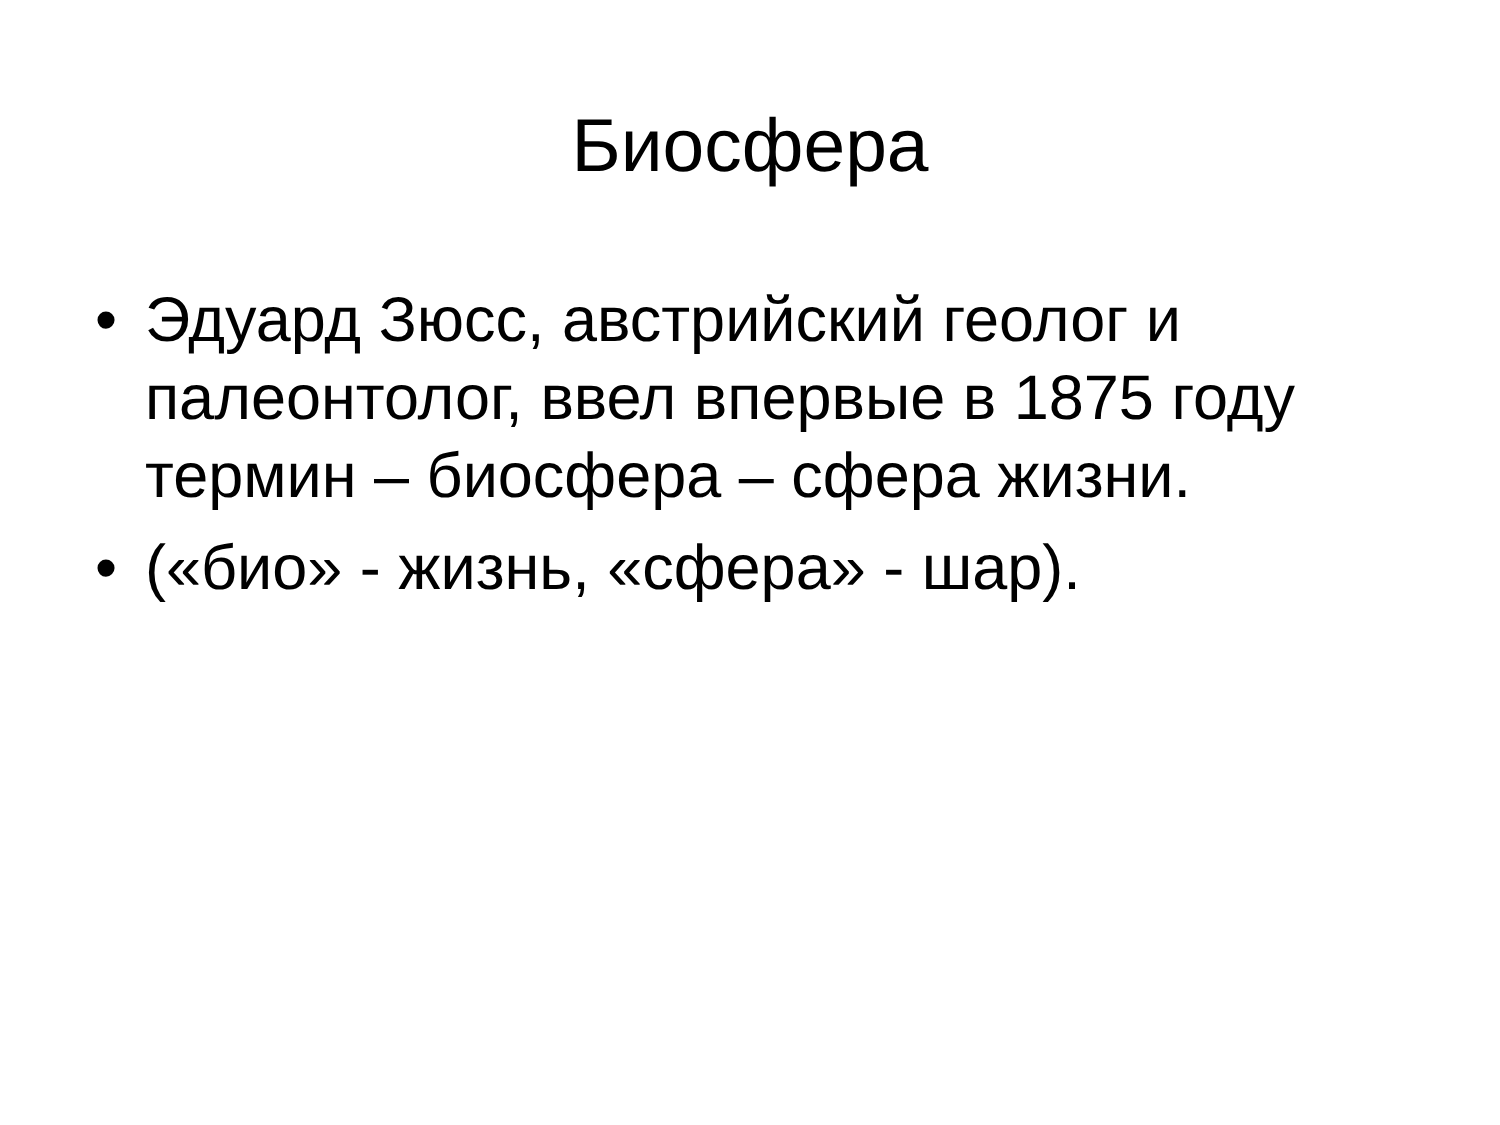Биосфера
• Эдуард Зюсс, австрийский геолог и палеонтолог, ввел впервые в 1875 году термин – биосфера – сфера жизни.
• («био» - жизнь, «сфера» - шар).